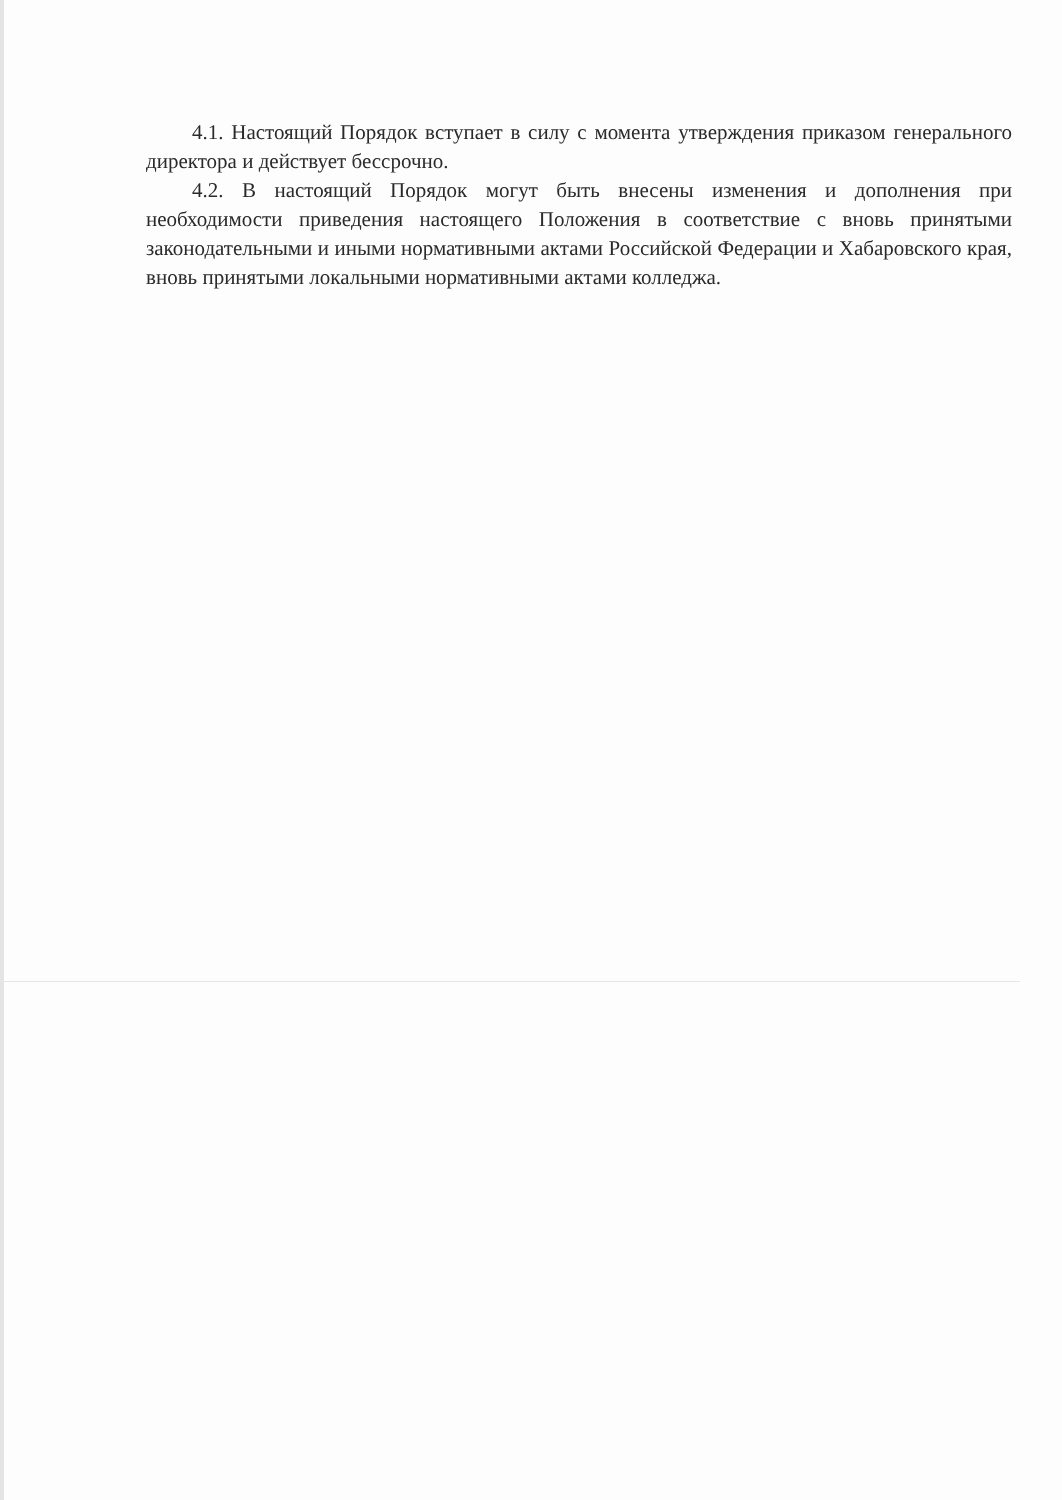4.1. Настоящий Порядок вступает в силу с момента утверждения приказом генерального директора и действует бессрочно.
4.2. В настоящий Порядок могут быть внесены изменения и дополнения при необходимости приведения настоящего Положения в соответствие с вновь принятыми законодательными и иными нормативными актами Российской Федерации и Хабаровского края, вновь принятыми локальными нормативными актами колледжа.